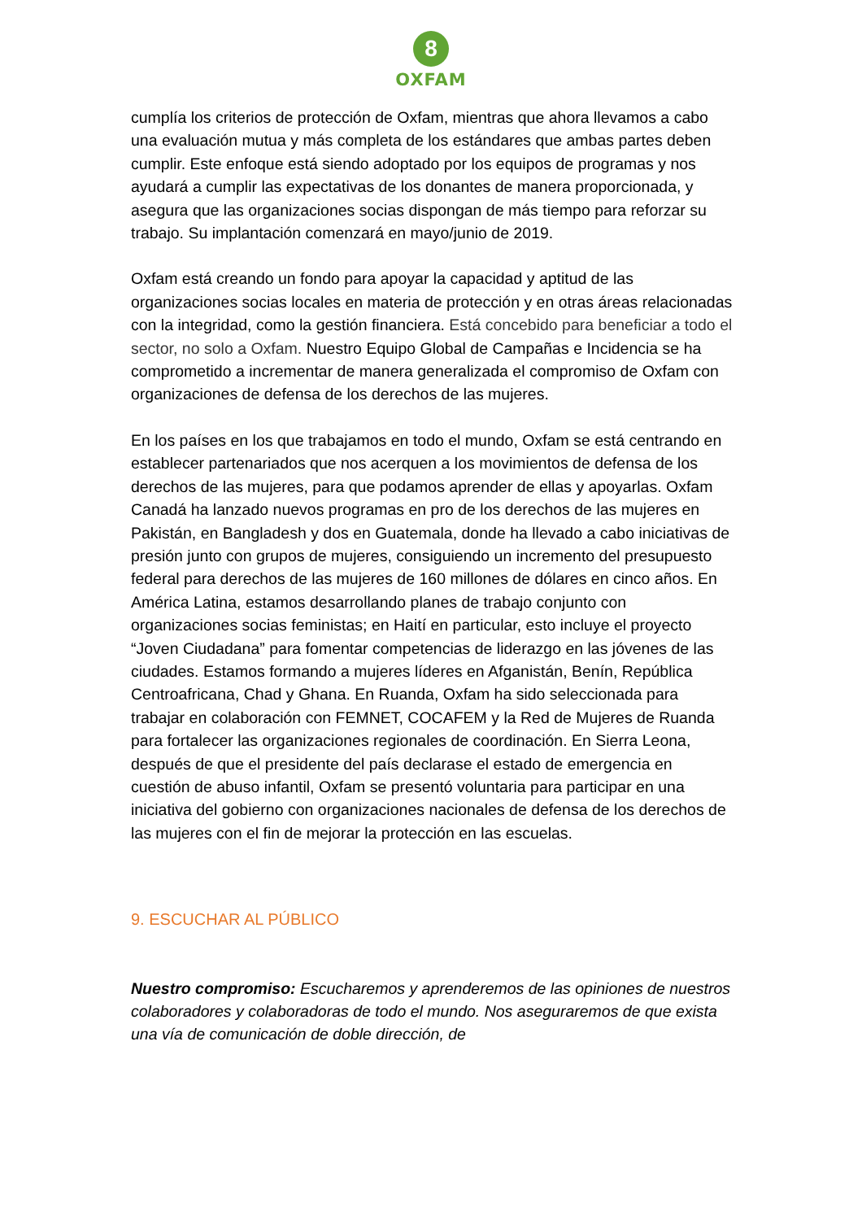8
OXFAM
cumplía los criterios de protección de Oxfam, mientras que ahora llevamos a cabo una evaluación mutua y más completa de los estándares que ambas partes deben cumplir. Este enfoque está siendo adoptado por los equipos de programas y nos ayudará a cumplir las expectativas de los donantes de manera proporcionada, y asegura que las organizaciones socias dispongan de más tiempo para reforzar su trabajo. Su implantación comenzará en mayo/junio de 2019.
Oxfam está creando un fondo para apoyar la capacidad y aptitud de las organizaciones socias locales en materia de protección y en otras áreas relacionadas con la integridad, como la gestión financiera. Está concebido para beneficiar a todo el sector, no solo a Oxfam. Nuestro Equipo Global de Campañas e Incidencia se ha comprometido a incrementar de manera generalizada el compromiso de Oxfam con organizaciones de defensa de los derechos de las mujeres.
En los países en los que trabajamos en todo el mundo, Oxfam se está centrando en establecer partenariados que nos acerquen a los movimientos de defensa de los derechos de las mujeres, para que podamos aprender de ellas y apoyarlas. Oxfam Canadá ha lanzado nuevos programas en pro de los derechos de las mujeres en Pakistán, en Bangladesh y dos en Guatemala, donde ha llevado a cabo iniciativas de presión junto con grupos de mujeres, consiguiendo un incremento del presupuesto federal para derechos de las mujeres de 160 millones de dólares en cinco años. En América Latina, estamos desarrollando planes de trabajo conjunto con organizaciones socias feministas; en Haití en particular, esto incluye el proyecto “Joven Ciudadana” para fomentar competencias de liderazgo en las jóvenes de las ciudades. Estamos formando a mujeres líderes en Afganistán, Benín, República Centroafricana, Chad y Ghana. En Ruanda, Oxfam ha sido seleccionada para trabajar en colaboración con FEMNET, COCAFEM y la Red de Mujeres de Ruanda para fortalecer las organizaciones regionales de coordinación. En Sierra Leona, después de que el presidente del país declarase el estado de emergencia en cuestión de abuso infantil, Oxfam se presentó voluntaria para participar en una iniciativa del gobierno con organizaciones nacionales de defensa de los derechos de las mujeres con el fin de mejorar la protección en las escuelas.
9. ESCUCHAR AL PÚBLICO
Nuestro compromiso: Escucharemos y aprenderemos de las opiniones de nuestros colaboradores y colaboradoras de todo el mundo. Nos aseguraremos de que exista una vía de comunicación de doble dirección, de